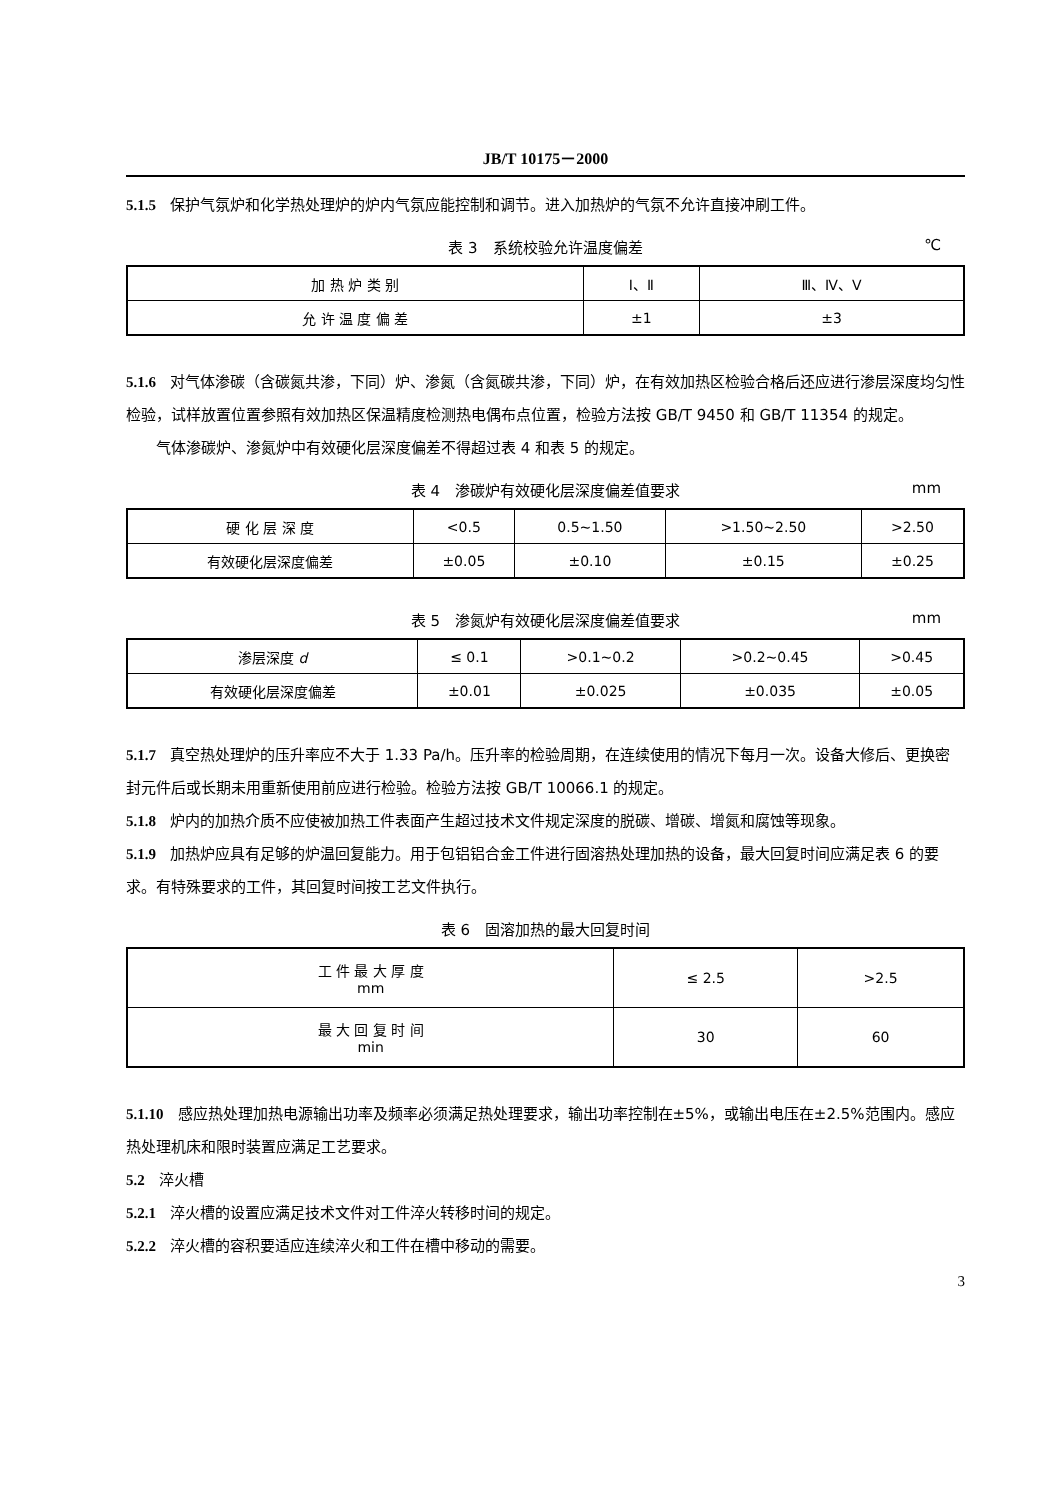JB/T 10175－2000
5.1.5 保护气氛炉和化学热处理炉的炉内气氛应能控制和调节。进入加热炉的气氛不允许直接冲刷工件。
表 3　系统校验允许温度偏差 ℃
| 加 热 炉 类 别 | Ⅰ、Ⅱ | Ⅲ、Ⅳ、Ⅴ |
| 允 许 温 度 偏 差 | ±1 | ±3 |
5.1.6 对气体渗碳（含碳氮共渗，下同）炉、渗氮（含氮碳共渗，下同）炉，在有效加热区检验合格后还应进行渗层深度均匀性检验，试样放置位置参照有效加热区保温精度检测热电偶布点位置，检验方法按 GB/T 9450 和 GB/T 11354 的规定。
气体渗碳炉、渗氮炉中有效硬化层深度偏差不得超过表 4 和表 5 的规定。
表 4　渗碳炉有效硬化层深度偏差值要求 mm
| 硬 化 层 深 度 | <0.5 | 0.5~1.50 | >1.50~2.50 | >2.50 |
| 有效硬化层深度偏差 | ±0.05 | ±0.10 | ±0.15 | ±0.25 |
表 5　渗氮炉有效硬化层深度偏差值要求 mm
| 渗层深度 d | ≤ 0.1 | >0.1~0.2 | >0.2~0.45 | >0.45 |
| 有效硬化层深度偏差 | ±0.01 | ±0.025 | ±0.035 | ±0.05 |
5.1.7 真空热处理炉的压升率应不大于 1.33 Pa/h。压升率的检验周期，在连续使用的情况下每月一次。设备大修后、更换密封元件后或长期未用重新使用前应进行检验。检验方法按 GB/T 10066.1 的规定。
5.1.8 炉内的加热介质不应使被加热工件表面产生超过技术文件规定深度的脱碳、增碳、增氮和腐蚀等现象。
5.1.9 加热炉应具有足够的炉温回复能力。用于包铝铝合金工件进行固溶热处理加热的设备，最大回复时间应满足表 6 的要求。有特殊要求的工件，其回复时间按工艺文件执行。
表 6　固溶加热的最大回复时间
| 工 件 最 大 厚 度 mm | ≤ 2.5 | >2.5 |
| 最 大 回 复 时 间 min | 30 | 60 |
5.1.10 感应热处理加热电源输出功率及频率必须满足热处理要求，输出功率控制在±5%，或输出电压在±2.5%范围内。感应热处理机床和限时装置应满足工艺要求。
5.2 淬火槽
5.2.1 淬火槽的设置应满足技术文件对工件淬火转移时间的规定。
5.2.2 淬火槽的容积要适应连续淬火和工件在槽中移动的需要。
3